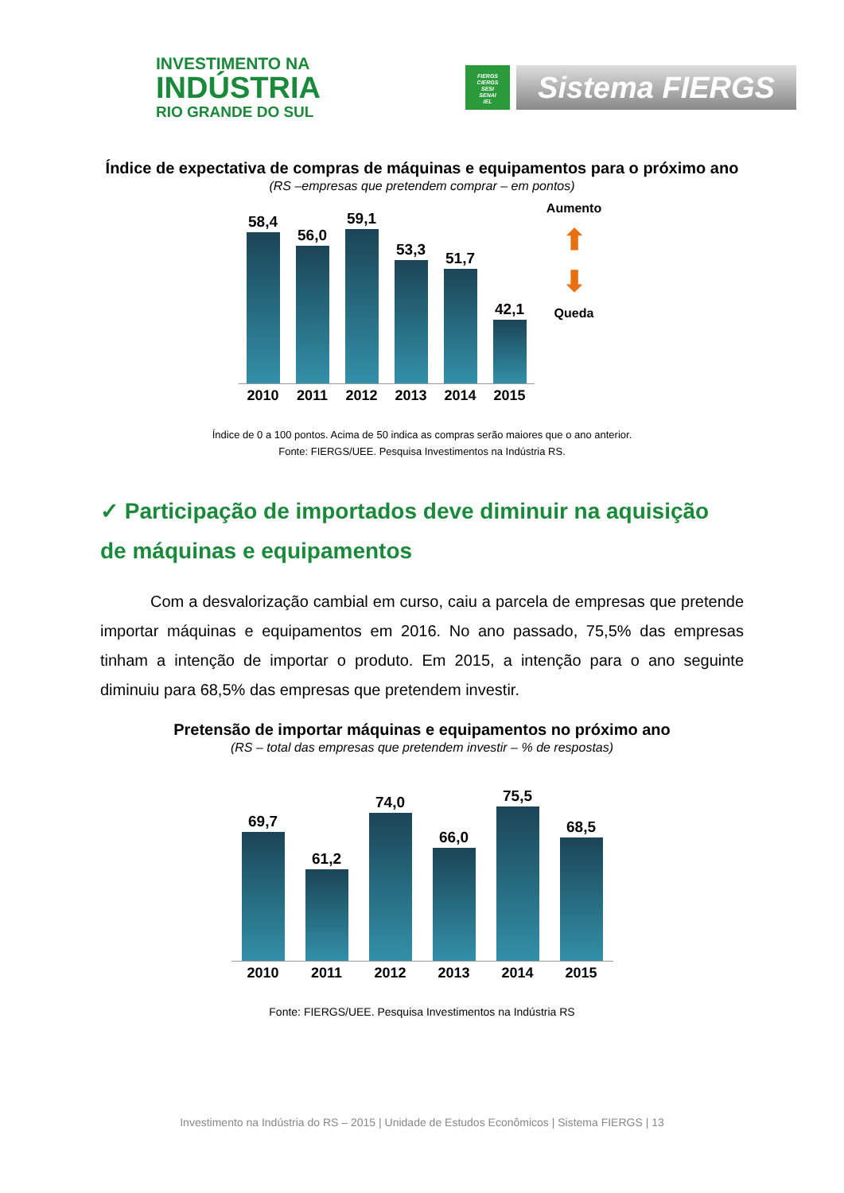INVESTIMENTO NA
INDÚSTRIA
RIO GRANDE DO SUL
FIERGS
CIERGS
SESI
SENAI
IEL
Sistema FIERGS
Índice de expectativa de compras de máquinas e equipamentos para o próximo ano
(RS –empresas que pretendem comprar – em pontos)
58,4
56,0
59,1
53,3
51,7
42,1
2010 2011 2012 2013 2014 2015
Aumento
⬆
⬇
Queda
Índice de 0 a 100 pontos. Acima de 50 indica as compras serão maiores que o ano anterior.
Fonte: FIERGS/UEE. Pesquisa Investimentos na Indústria RS.
✓ Participação de importados deve diminuir na aquisição de máquinas e equipamentos
Com a desvalorização cambial em curso, caiu a parcela de empresas que pretende importar máquinas e equipamentos em 2016. No ano passado, 75,5% das empresas tinham a intenção de importar o produto. Em 2015, a intenção para o ano seguinte diminuiu para 68,5% das empresas que pretendem investir.
Pretensão de importar máquinas e equipamentos no próximo ano
(RS – total das empresas que pretendem investir – % de respostas)
69,7
61,2
74,0
66,0
75,5
68,5
2010 2011 2012 2013 2014 2015
Fonte: FIERGS/UEE. Pesquisa Investimentos na Indústria RS
Investimento na Indústria do RS – 2015 | Unidade de Estudos Econômicos | Sistema FIERGS | 13